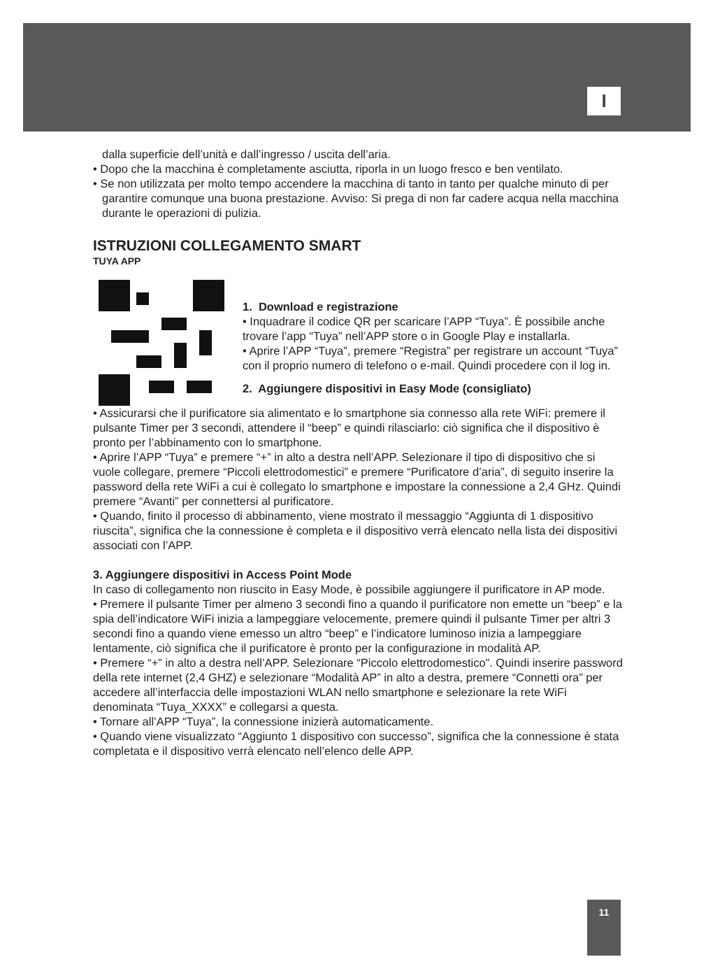I
dalla superficie dell’unità e dall’ingresso / uscita dell’aria.
• Dopo che la macchina è completamente asciutta, riporla in un luogo fresco e ben ventilato.
• Se non utilizzata per molto tempo accendere la macchina di tanto in tanto per qualche minuto di per garantire comunque una buona prestazione. Avviso: Si prega di non far cadere acqua nella macchina durante le operazioni di pulizia.
ISTRUZIONI COLLEGAMENTO SMART
TUYA APP
1. Download e registrazione
• Inquadrare il codice QR per scaricare l’APP “Tuya”. È possibile anche trovare l’app “Tuya” nell’APP store o in Google Play e installarla.
• Aprire l’APP “Tuya”, premere “Registra” per registrare un account “Tuya” con il proprio numero di telefono o e-mail. Quindi procedere con il log in.
2. Aggiungere dispositivi in Easy Mode (consigliato)
• Assicurarsi che il purificatore sia alimentato e lo smartphone sia connesso alla rete WiFi: premere il pulsante Timer per 3 secondi, attendere il “beep” e quindi rilasciarlo: ciò significa che il dispositivo è pronto per l’abbinamento con lo smartphone.
• Aprire l’APP “Tuya” e premere “+” in alto a destra nell’APP. Selezionare il tipo di dispositivo che si vuole collegare, premere “Piccoli elettrodomestici” e premere “Purificatore d’aria”, di seguito inserire la password della rete WiFi a cui è collegato lo smartphone e impostare la connessione a 2,4 GHz. Quindi premere “Avanti” per connettersi al purificatore.
• Quando, finito il processo di abbinamento, viene mostrato il messaggio “Aggiunta di 1 dispositivo riuscita”, significa che la connessione è completa e il dispositivo verrà elencato nella lista dei dispositivi associati con l’APP.
3. Aggiungere dispositivi in Access Point Mode
In caso di collegamento non riuscito in Easy Mode, è possibile aggiungere il purificatore in AP mode.
• Premere il pulsante Timer per almeno 3 secondi fino a quando il purificatore non emette un “beep” e la spia dell’indicatore WiFi inizia a lampeggiare velocemente, premere quindi il pulsante Timer per altri 3 secondi fino a quando viene emesso un altro “beep” e l’indicatore luminoso inizia a lampeggiare lentamente, ciò significa che il purificatore è pronto per la configurazione in modalità AP.
• Premere “+” in alto a destra nell’APP. Selezionare “Piccolo elettrodomestico”. Quindi inserire password della rete internet (2,4 GHZ) e selezionare “Modalità AP” in alto a destra, premere “Connetti ora” per accedere all’interfaccia delle impostazioni WLAN nello smartphone e selezionare la rete WiFi denominata “Tuya_XXXX” e collegarsi a questa.
• Tornare all’APP “Tuya”, la connessione inizierà automaticamente.
• Quando viene visualizzato “Aggiunto 1 dispositivo con successo”, significa che la connessione è stata completata e il dispositivo verrà elencato nell’elenco delle APP.
11